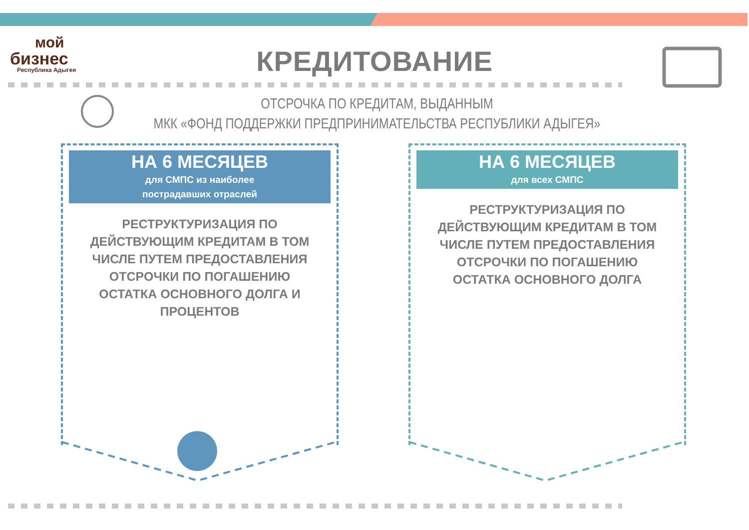мой
бизнес
Республика Адыгея
КРЕДИТОВАНИЕ
ОТСРОЧКА ПО КРЕДИТАМ, ВЫДАННЫМ
МКК «ФОНД ПОДДЕРЖКИ ПРЕДПРИНИМАТЕЛЬСТВА РЕСПУБЛИКИ АДЫГЕЯ»
НА 6 МЕСЯЦЕВ
для СМПС из наиболее
пострадавших отраслей
РЕСТРУКТУРИЗАЦИЯ ПО ДЕЙСТВУЮЩИМ КРЕДИТАМ В ТОМ ЧИСЛЕ ПУТЕМ ПРЕДОСТАВЛЕНИЯ ОТСРОЧКИ ПО ПОГАШЕНИЮ ОСТАТКА ОСНОВНОГО ДОЛГА И ПРОЦЕНТОВ
НА 6 МЕСЯЦЕВ
для всех СМПС
РЕСТРУКТУРИЗАЦИЯ ПО ДЕЙСТВУЮЩИМ КРЕДИТАМ В ТОМ ЧИСЛЕ ПУТЕМ ПРЕДОСТАВЛЕНИЯ ОТСРОЧКИ ПО ПОГАШЕНИЮ ОСТАТКА ОСНОВНОГО ДОЛГА